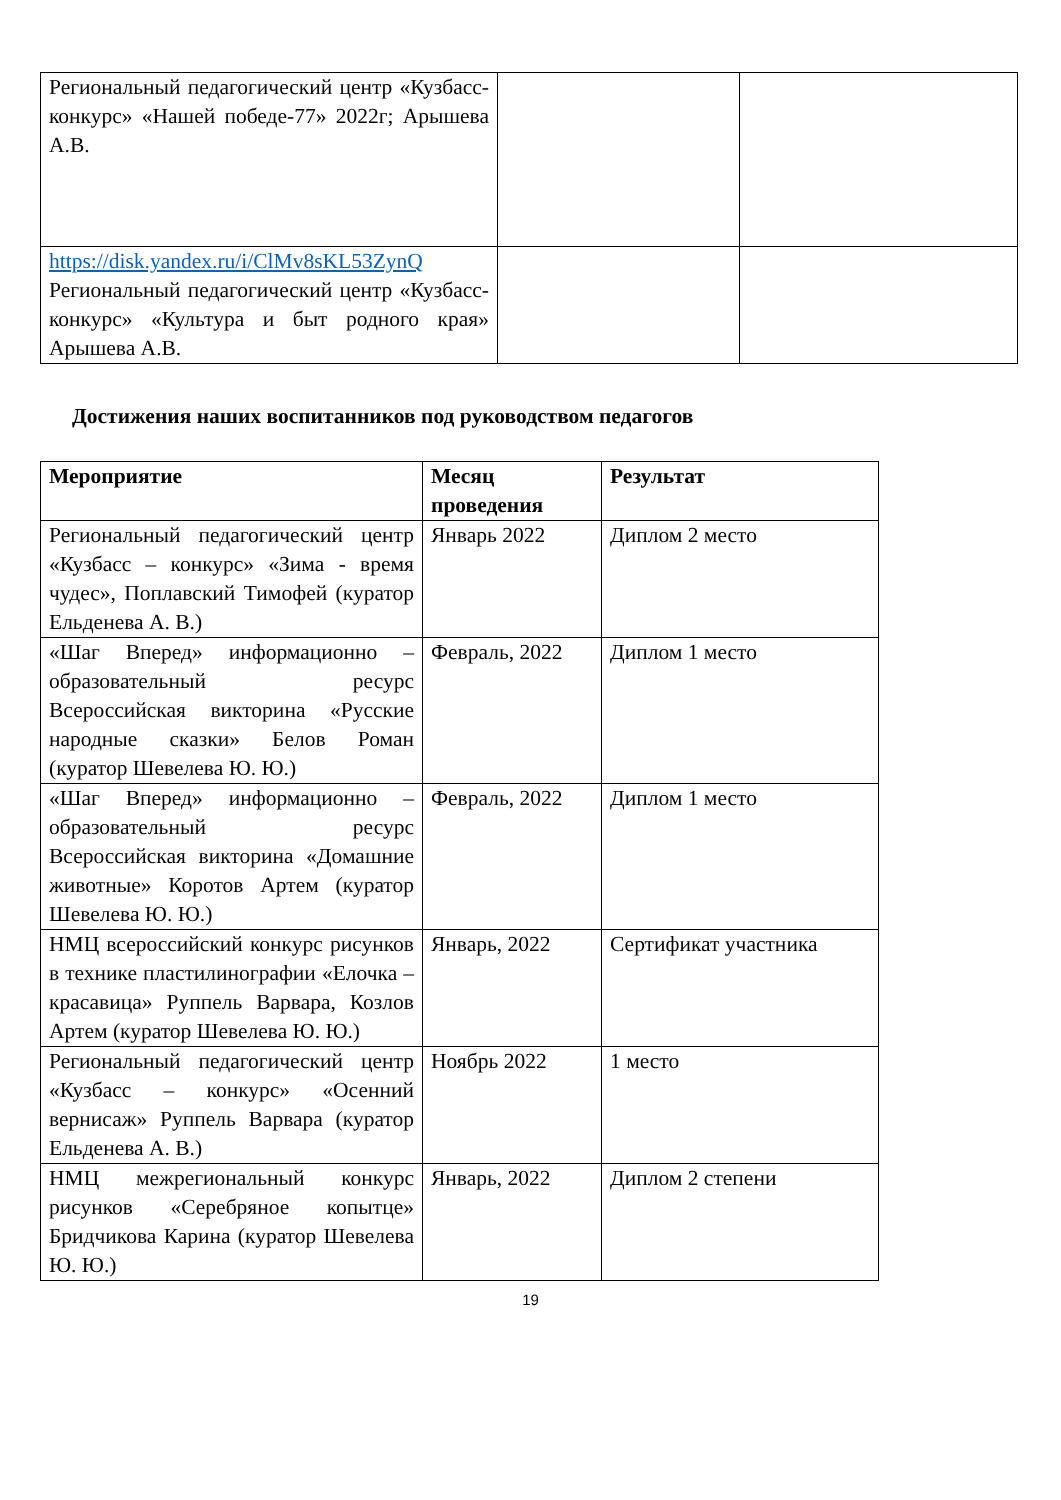| Региональный педагогический центр «Кузбасс-конкурс» «Нашей победе-77» 2022г; Арышева А.В. | | |
| https://disk.yandex.ru/i/ClMv8sKL53ZynQ Региональный педагогический центр «Кузбасс-конкурс» «Культура и быт родного края» Арышева А.В. | | |
Достижения наших воспитанников под руководством педагогов
| Мероприятие | Месяц проведения | Результат |
| --- | --- | --- |
| Региональный педагогический центр «Кузбасс – конкурс» «Зима - время чудес», Поплавский Тимофей (куратор Ельденева А. В.) | Январь 2022 | Диплом 2 место |
| «Шаг Вперед» информационно – образовательный ресурс Всероссийская викторина «Русские народные сказки» Белов Роман (куратор Шевелева Ю. Ю.) | Февраль, 2022 | Диплом 1 место |
| «Шаг Вперед» информационно – образовательный ресурс Всероссийская викторина «Домашние животные» Коротов Артем (куратор Шевелева Ю. Ю.) | Февраль, 2022 | Диплом 1 место |
| НМЦ всероссийский конкурс рисунков в технике пластилинографии «Елочка – красавица» Руппель Варвара, Козлов Артем (куратор Шевелева Ю. Ю.) | Январь, 2022 | Сертификат участника |
| Региональный педагогический центр «Кузбасс – конкурс» «Осенний вернисаж» Руппель Варвара (куратор Ельденева А. В.) | Ноябрь 2022 | 1 место |
| НМЦ межрегиональный конкурс рисунков «Серебряное копытце» Бридчикова Карина (куратор Шевелева Ю. Ю.) | Январь, 2022 | Диплом 2 степени |
19